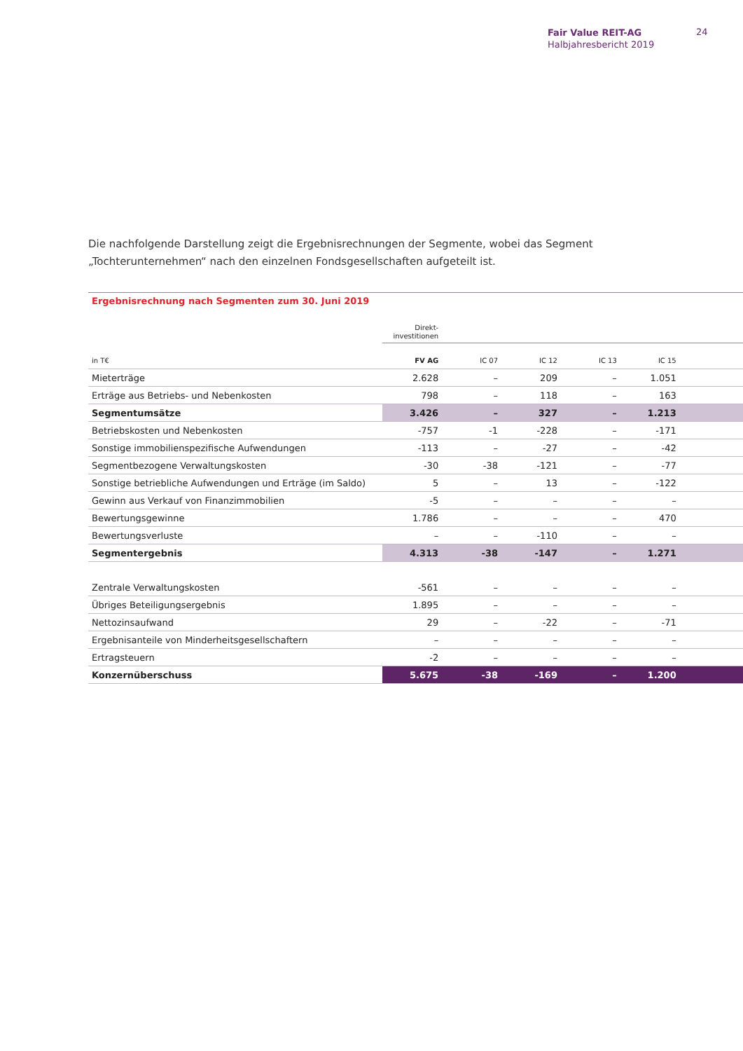Fair Value REIT-AG
Halbjahresbericht 2019
24
Die nachfolgende Darstellung zeigt die Ergebnisrechnungen der Segmente, wobei das Segment „Tochterunternehmen“ nach den einzelnen Fondsgesellschaften aufgeteilt ist.
Ergebnisrechnung nach Segmenten zum 30. Juni 2019
| | Direkt- investitionen | | | | | |
| in T€ | FV AG | IC 07 | IC 12 | IC 13 | IC 15 | |
| Mieterträge | 2.628 | – | 209 | – | 1.051 | |
| Erträge aus Betriebs- und Nebenkosten | 798 | – | 118 | – | 163 | |
| Segmentumsätze | 3.426 | – | 327 | – | 1.213 | |
| Betriebskosten und Nebenkosten | -757 | -1 | -228 | – | -171 | |
| Sonstige immobilienspezifische Aufwendungen | -113 | – | -27 | – | -42 | |
| Segmentbezogene Verwaltungskosten | -30 | -38 | -121 | – | -77 | |
| Sonstige betriebliche Aufwendungen und Erträge (im Saldo) | 5 | – | 13 | – | -122 | |
| Gewinn aus Verkauf von Finanzimmobilien | -5 | – | – | – | – | |
| Bewertungsgewinne | 1.786 | – | – | – | 470 | |
| Bewertungsverluste | – | – | -110 | – | – | |
| Segmentergebnis | 4.313 | -38 | -147 | – | 1.271 | |
| Zentrale Verwaltungskosten | -561 | – | – | – | – | |
| Übriges Beteiligungsergebnis | 1.895 | – | – | – | – | |
| Nettozinsaufwand | 29 | – | -22 | – | -71 | |
| Ergebnisanteile von Minderheitsgesellschaftern | – | – | – | – | – | |
| Ertragsteuern | -2 | – | – | – | – | |
| Konzernüberschuss | 5.675 | -38 | -169 | – | 1.200 | |